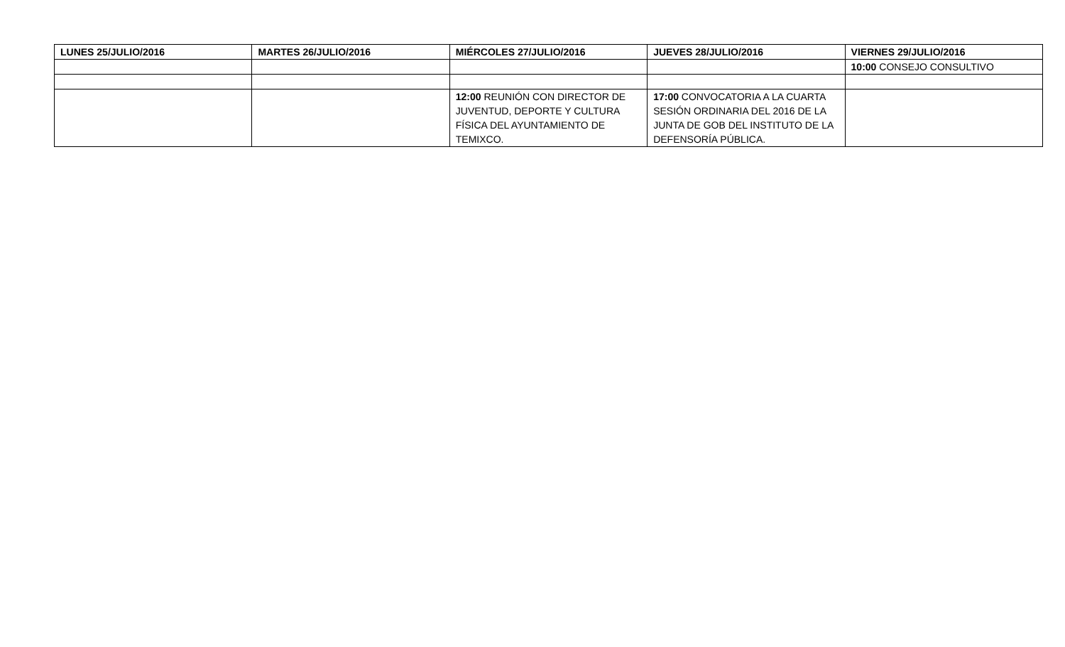| LUNES 25/JULIO/2016 | MARTES 26/JULIO/2016 | MIÉRCOLES 27/JULIO/2016 | JUEVES 28/JULIO/2016 | VIERNES 29/JULIO/2016 |
| --- | --- | --- | --- | --- |
| | | | | 10:00 CONSEJO CONSULTIVO |
| | | 12:00 REUNIÓN CON DIRECTOR DE JUVENTUD, DEPORTE Y CULTURA FÍSICA DEL AYUNTAMIENTO DE TEMIXCO. | 17:00 CONVOCATORIA A LA CUARTA SESIÓN ORDINARIA DEL 2016 DE LA JUNTA DE GOB DEL INSTITUTO DE LA DEFENSORÍA PÚBLICA. | |